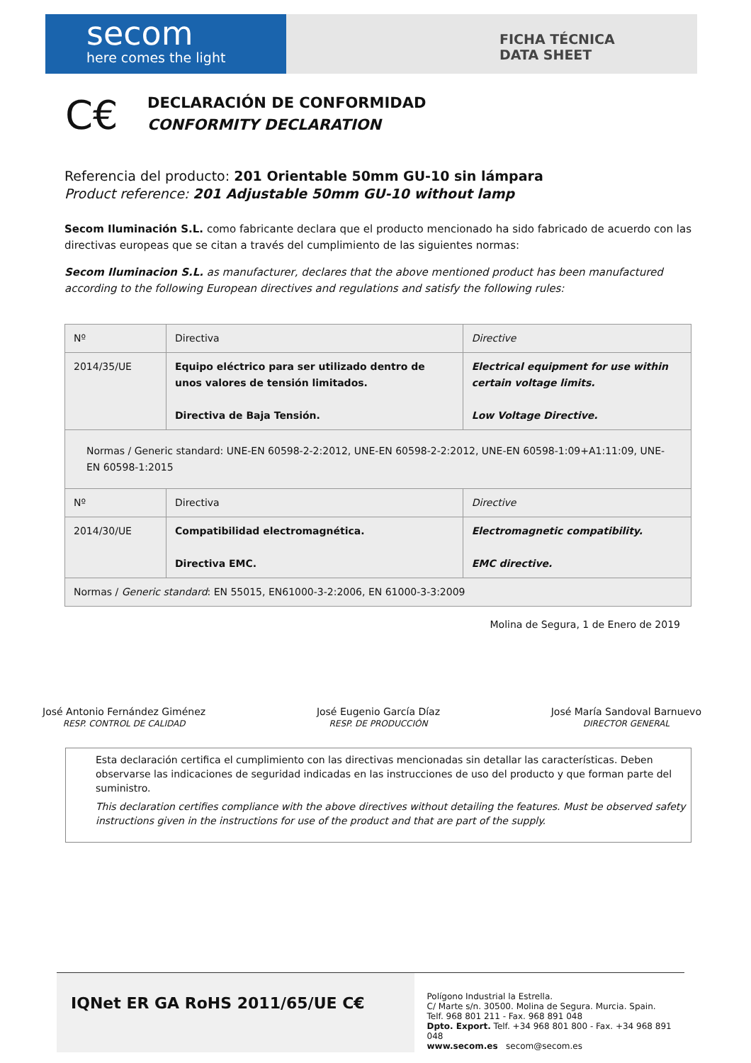secom
here comes the light
FICHA TÉCNICA
DATA SHEET
C€
DECLARACIÓN DE CONFORMIDAD
CONFORMITY DECLARATION
Referencia del producto: 201 Orientable 50mm GU-10 sin lámpara
Product reference: 201 Adjustable 50mm GU-10 without lamp
Secom Iluminación S.L. como fabricante declara que el producto mencionado ha sido fabricado de acuerdo con las directivas europeas que se citan a través del cumplimiento de las siguientes normas:
Secom Iluminacion S.L. as manufacturer, declares that the above mentioned product has been manufactured according to the following European directives and regulations and satisfy the following rules:
| Nº | Directiva | Directive |
| 2014/35/UE | Equipo eléctrico para ser utilizado dentro de unos valores de tensión limitados. Directiva de Baja Tensión. | Electrical equipment for use within certain voltage limits. Low Voltage Directive. |
| Normas / Generic standard: UNE-EN 60598-2-2:2012, UNE-EN 60598-2-2:2012, UNE-EN 60598-1:09+A1:11:09, UNE-EN 60598-1:2015 | | |
| Nº | Directiva | Directive |
| 2014/30/UE | Compatibilidad electromagnética. Directiva EMC. | Electromagnetic compatibility. EMC directive. |
| Normas / Generic standard : EN 55015, EN61000-3-2:2006, EN 61000-3-3:2009 | | |
Molina de Segura, 1 de Enero de 2019
José Antonio Fernández Giménez
RESP. CONTROL DE CALIDAD
José Eugenio García Díaz
RESP. DE PRODUCCIÓN
José María Sandoval Barnuevo
DIRECTOR GENERAL
Esta declaración certifica el cumplimiento con las directivas mencionadas sin detallar las características. Deben observarse las indicaciones de seguridad indicadas en las instrucciones de uso del producto y que forman parte del suministro.
This declaration certifies compliance with the above directives without detailing the features. Must be observed safety instructions given in the instructions for use of the product and that are part of the supply.
IQNet ER GA RoHS 2011/65/UE C€
Polígono Industrial la Estrella.
C/ Marte s/n. 30500. Molina de Segura. Murcia. Spain.
Telf. 968 801 211 - Fax. 968 891 048
Dpto. Export. Telf. +34 968 801 800 - Fax. +34 968 891 048
www.secom.es secom@secom.es